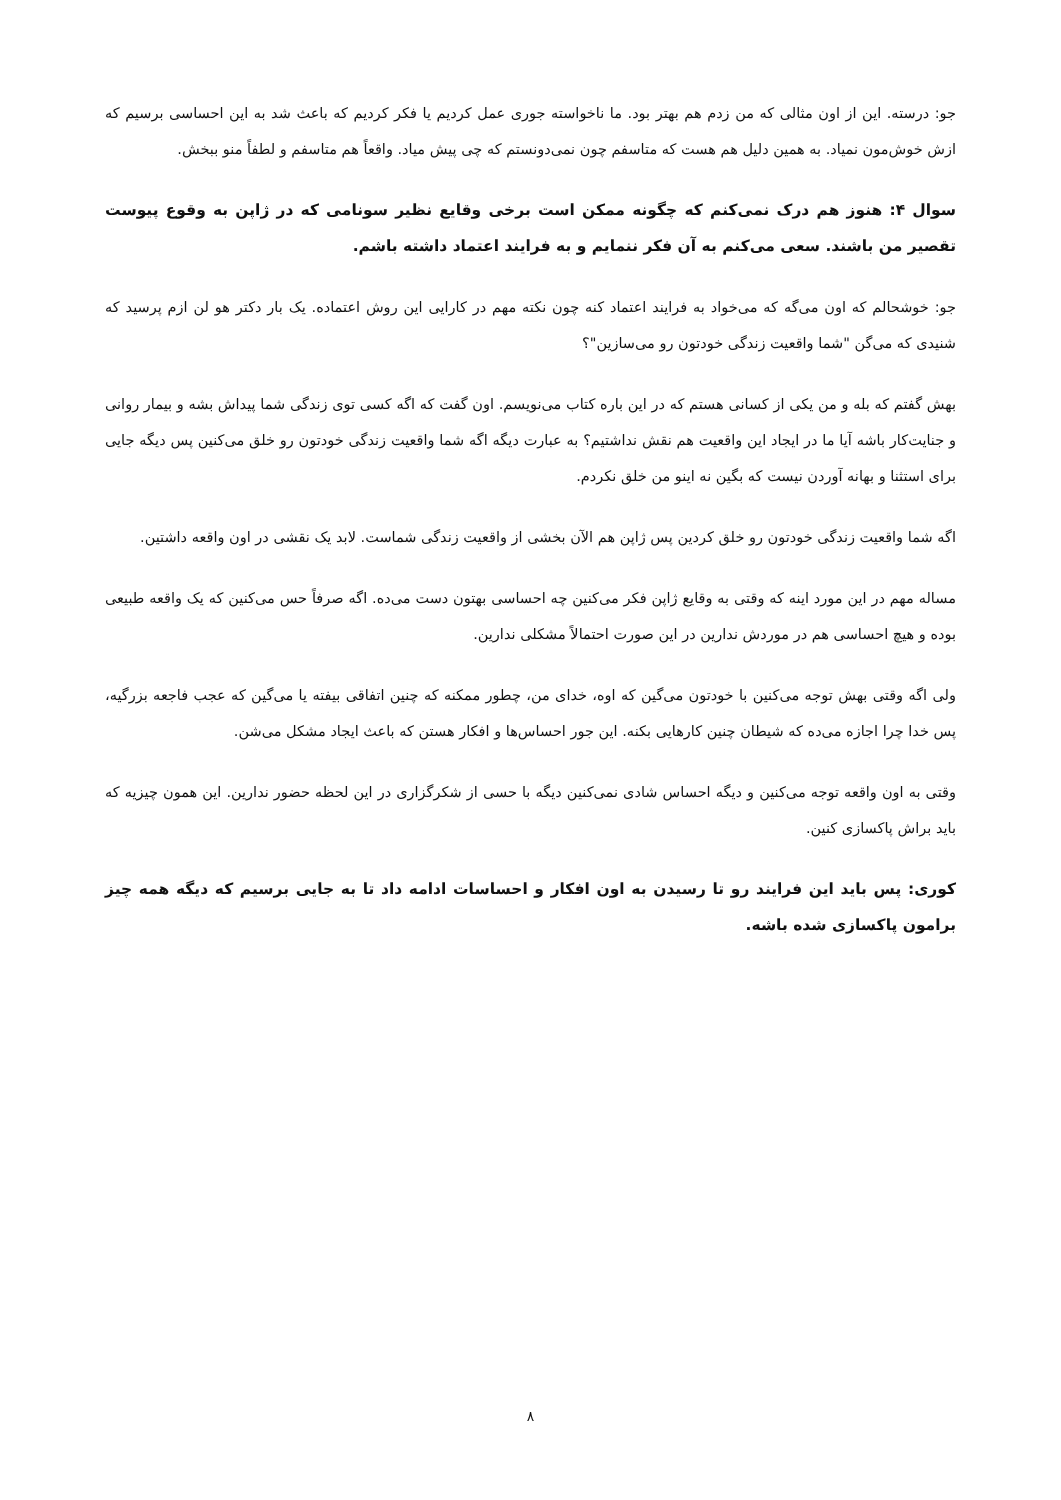جو: درسته. این از اون مثالی که من زدم هم بهتر بود. ما ناخواسته جوری عمل کردیم یا فکر کردیم که باعث شد به این احساسی برسیم که ازش خوش‌مون نمیاد. به همین دلیل هم هست که متاسفم چون نمی‌دونستم که چی پیش میاد. واقعاً هم متاسفم و لطفاً منو ببخش.
سوال ۴: هنوز هم درک نمی‌کنم که چگونه ممکن است برخی وقایع نظیر سونامی که در ژاپن به وقوع پیوست تقصیر من باشند. سعی می‌کنم به آن فکر ننمایم و به فرایند اعتماد داشته باشم.
جو: خوشحالم که اون می‌گه که می‌خواد به فرایند اعتماد کنه چون نکته مهم در کارایی این روش اعتماده. یک بار دکتر هو لن ازم پرسید که شنیدی که می‌گن "شما واقعیت زندگی خودتون رو می‌سازین"؟
بهش گفتم که بله و من یکی از کسانی هستم که در این باره کتاب می‌نویسم. اون گفت که اگه کسی توی زندگی شما پیداش بشه و بیمار روانی و جنایت‌کار باشه آیا ما در ایجاد این واقعیت هم نقش نداشتیم؟ به عبارت دیگه اگه شما واقعیت زندگی خودتون رو خلق می‌کنین پس دیگه جایی برای استثنا و بهانه آوردن نیست که بگین نه اینو من خلق نکردم.
اگه شما واقعیت زندگی خودتون رو خلق کردین پس ژاپن هم الآن بخشی از واقعیت زندگی شماست. لابد یک نقشی در اون واقعه داشتین.
مساله مهم در این مورد اینه که وقتی به وقایع ژاپن فکر می‌کنین چه احساسی بهتون دست می‌ده. اگه صرفاً حس می‌کنین که یک واقعه طبیعی بوده و هیچ احساسی هم در موردش ندارین در این صورت احتمالاً مشکلی ندارین.
ولی اگه وقتی بهش توجه می‌کنین با خودتون می‌گین که اوه، خدای من، چطور ممکنه که چنین اتفاقی بیفته یا می‌گین که عجب فاجعه بزرگیه، پس خدا چرا اجازه می‌ده که شیطان چنین کارهایی بکنه. این جور احساس‌ها و افکار هستن که باعث ایجاد مشکل می‌شن.
وقتی به اون واقعه توجه می‌کنین و دیگه احساس شادی نمی‌کنین دیگه با حسی از شکرگزاری در این لحظه حضور ندارین. این همون چیزیه که باید براش پاکسازی کنین.
کوری: پس باید این فرایند رو تا رسیدن به اون افکار و احساسات ادامه داد تا به جایی برسیم که دیگه همه چیز برامون پاکسازی شده باشه.
۸